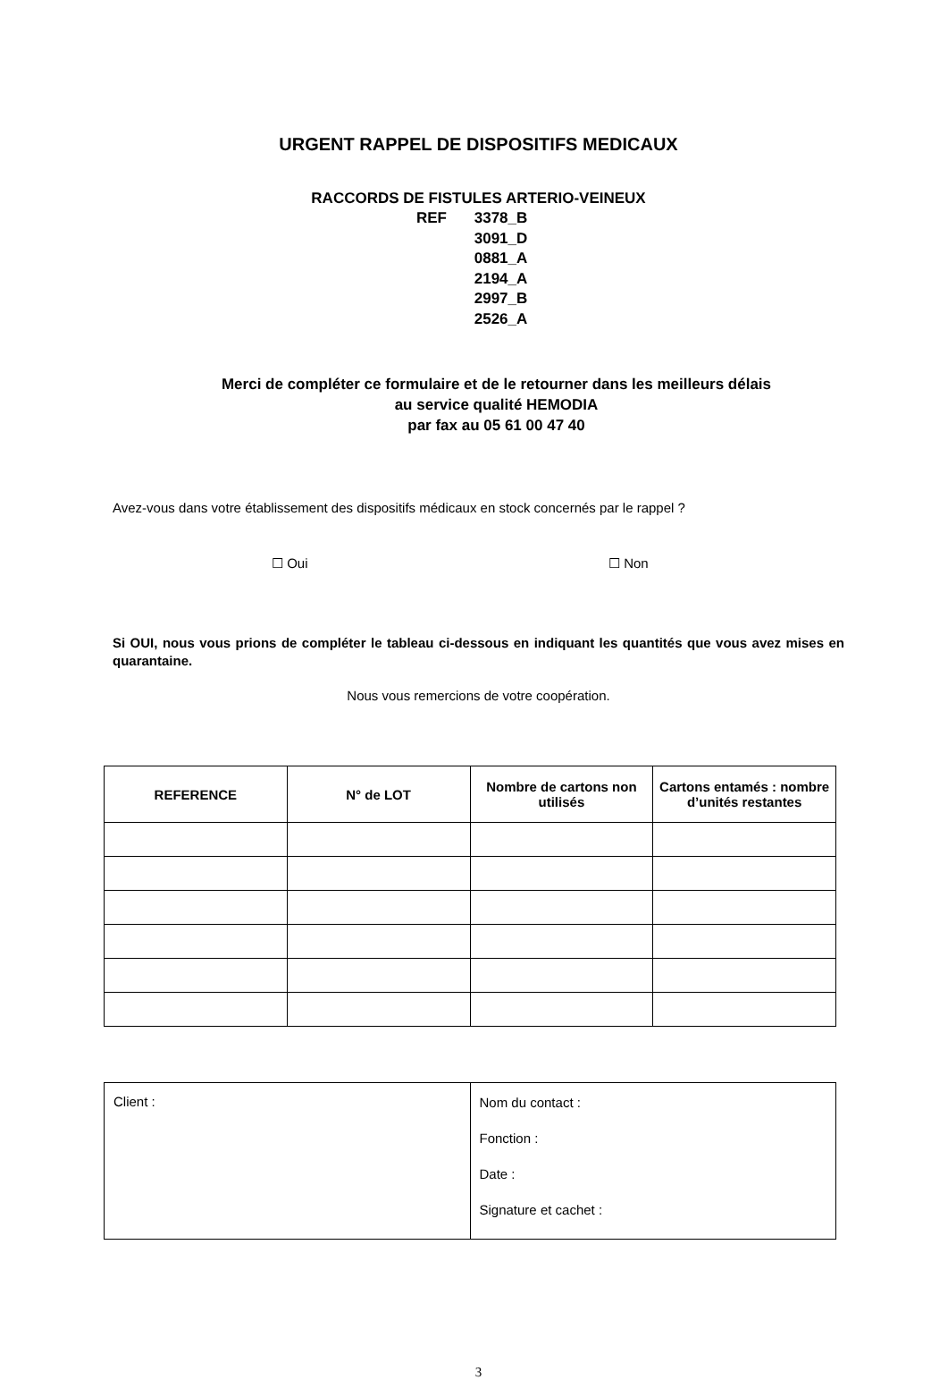URGENT RAPPEL DE DISPOSITIFS MEDICAUX
RACCORDS DE FISTULES ARTERIO-VEINEUX
REF 3378_B
3091_D
0881_A
2194_A
2997_B
2526_A
Merci de compléter ce formulaire et de le retourner dans les meilleurs délais
au service qualité HEMODIA
par fax au 05 61 00 47 40
Avez-vous dans votre établissement des dispositifs médicaux en stock concernés par le rappel ?
☐ Oui ☐ Non
Si OUI, nous vous prions de compléter le tableau ci-dessous en indiquant les quantités que vous avez mises en quarantaine.
Nous vous remercions de votre coopération.
| REFERENCE | N° de LOT | Nombre de cartons non utilisés | Cartons entamés : nombre d’unités restantes |
| --- | --- | --- | --- |
| Client : | Nom du contact : Fonction : Date : Signature et cachet : |
3